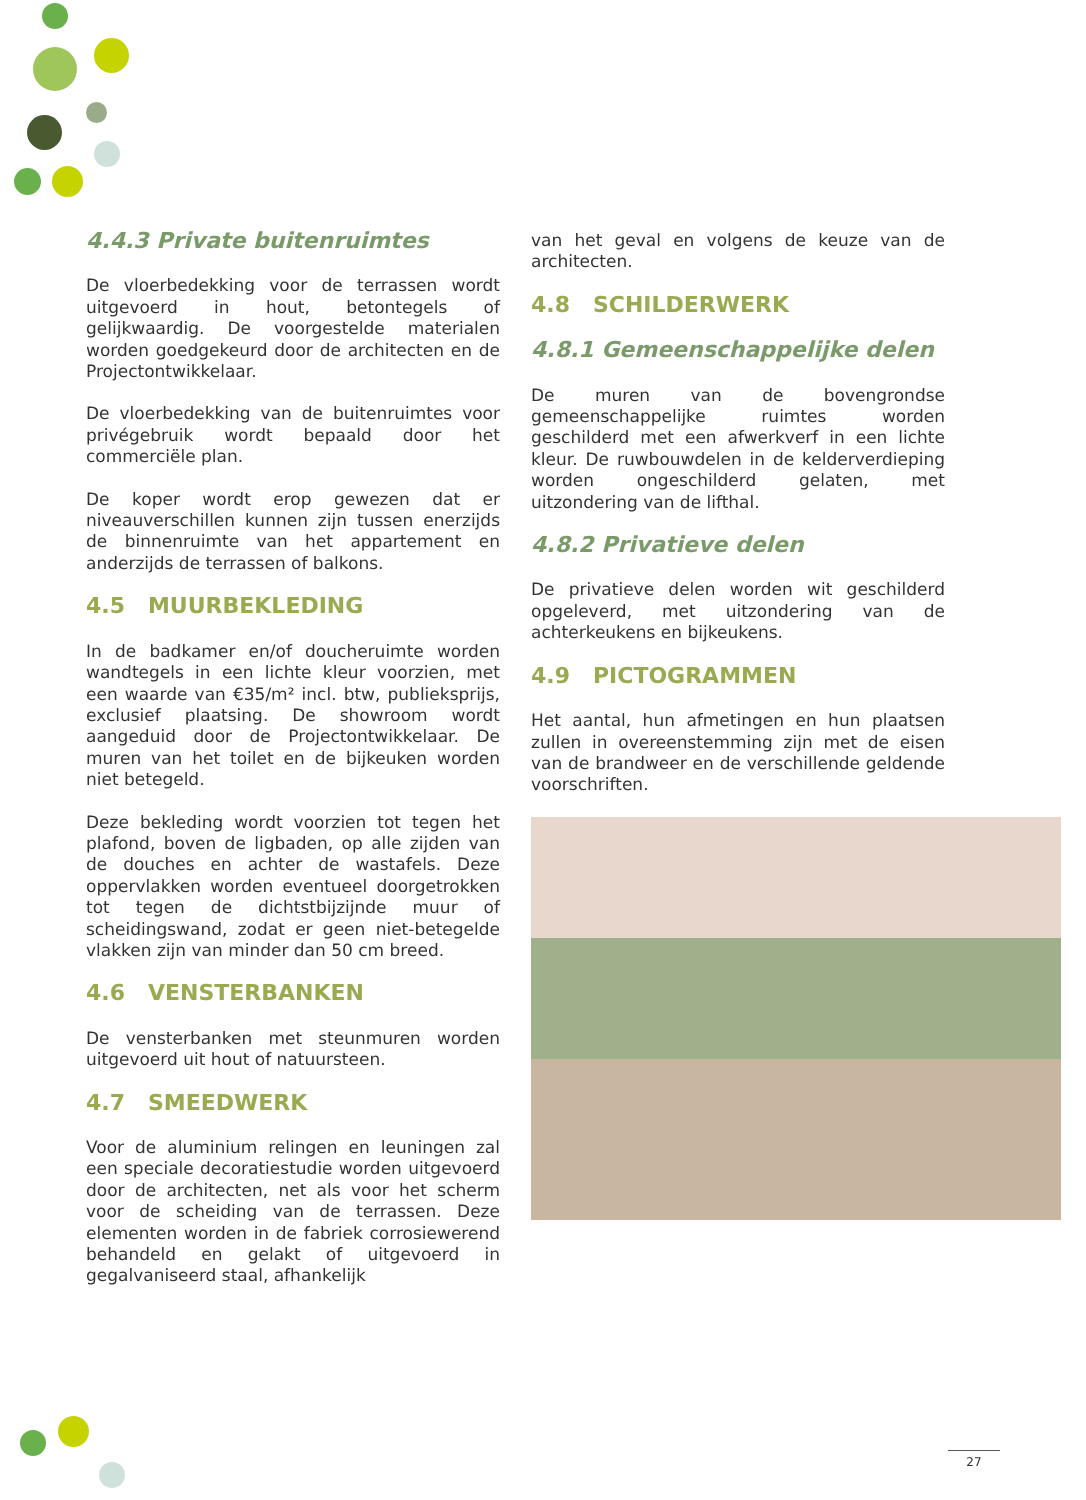4.4.3 Private buitenruimtes
De vloerbedekking voor de terrassen wordt uitgevoerd in hout, betontegels of gelijkwaardig. De voorgestelde materialen worden goedgekeurd door de architecten en de Projectontwikkelaar.
De vloerbedekking van de buitenruimtes voor privégebruik wordt bepaald door het commerciële plan.
De koper wordt erop gewezen dat er niveauverschillen kunnen zijn tussen enerzijds de binnenruimte van het appartement en anderzijds de terrassen of balkons.
4.5 MUURBEKLEDING
In de badkamer en/of doucheruimte worden wandtegels in een lichte kleur voorzien, met een waarde van €35/m² incl. btw, publieksprijs, exclusief plaatsing. De showroom wordt aangeduid door de Projectontwikkelaar. De muren van het toilet en de bijkeuken worden niet betegeld.
Deze bekleding wordt voorzien tot tegen het plafond, boven de ligbaden, op alle zijden van de douches en achter de wastafels. Deze oppervlakken worden eventueel doorgetrokken tot tegen de dichtstbijzijnde muur of scheidingswand, zodat er geen niet-betegelde vlakken zijn van minder dan 50 cm breed.
4.6 VENSTERBANKEN
De vensterbanken met steunmuren worden uitgevoerd uit hout of natuursteen.
4.7 SMEEDWERK
Voor de aluminium relingen en leuningen zal een speciale decoratiestudie worden uitgevoerd door de architecten, net als voor het scherm voor de scheiding van de terrassen. Deze elementen worden in de fabriek corrosiewerend behandeld en gelakt of uitgevoerd in gegalvaniseerd staal, afhankelijk
van het geval en volgens de keuze van de architecten.
4.8 SCHILDERWERK
4.8.1 Gemeenschappelijke delen
De muren van de bovengrondse gemeenschappelijke ruimtes worden geschilderd met een afwerkverf in een lichte kleur. De ruwbouwdelen in de kelderverdieping worden ongeschilderd gelaten, met uitzondering van de lifthal.
4.8.2 Privatieve delen
De privatieve delen worden wit geschilderd opgeleverd, met uitzondering van de achterkeukens en bijkeukens.
4.9 PICTOGRAMMEN
Het aantal, hun afmetingen en hun plaatsen zullen in overeenstemming zijn met de eisen van de brandweer en de verschillende geldende voorschriften.
27